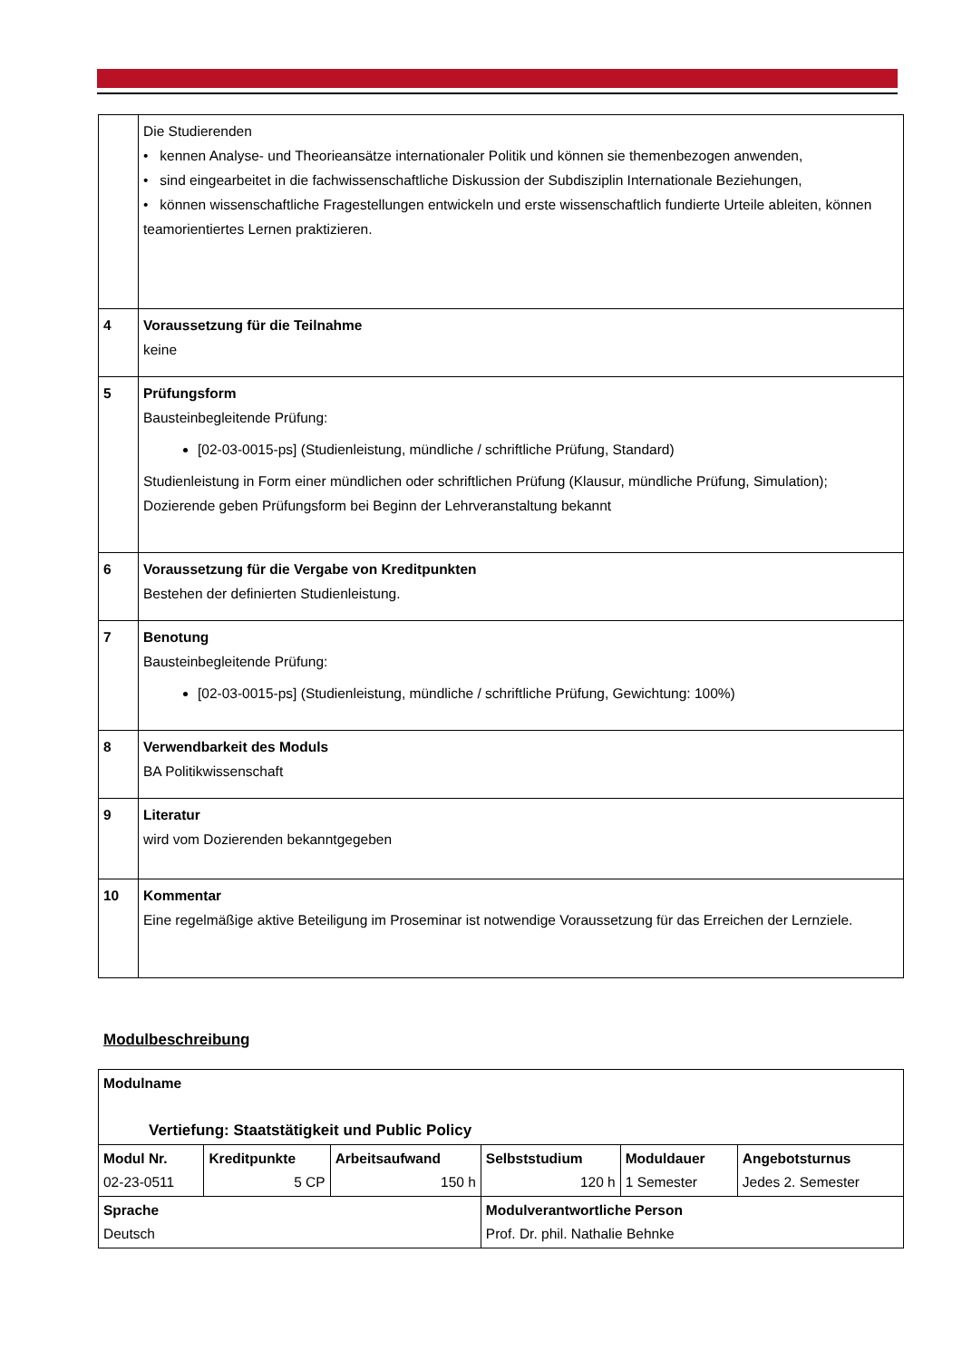| | Die Studierenden • kennen Analyse- und Theorieansätze internationaler Politik und können sie themenbezogen anwenden, • sind eingearbeitet in die fachwissenschaftliche Diskussion der Subdisziplin Internationale Beziehungen, • können wissenschaftliche Fragestellungen entwickeln und erste wissenschaftlich fundierte Urteile ableiten, können teamorientiertes Lernen praktizieren. |
| 4 | Voraussetzung für die Teilnahme keine |
| 5 | Prüfungsform Bausteinbegleitende Prüfung: [02-03-0015-ps] (Studienleistung, mündliche / schriftliche Prüfung, Standard) Studienleistung in Form einer mündlichen oder schriftlichen Prüfung (Klausur, mündliche Prüfung, Simulation); Dozierende geben Prüfungsform bei Beginn der Lehrveranstaltung bekannt |
| 6 | Voraussetzung für die Vergabe von Kreditpunkten Bestehen der definierten Studienleistung. |
| 7 | Benotung Bausteinbegleitende Prüfung: [02-03-0015-ps] (Studienleistung, mündliche / schriftliche Prüfung, Gewichtung: 100%) |
| 8 | Verwendbarkeit des Moduls BA Politikwissenschaft |
| 9 | Literatur wird vom Dozierenden bekanntgegeben |
| 10 | Kommentar Eine regelmäßige aktive Beteiligung im Proseminar ist notwendige Voraussetzung für das Erreichen der Lernziele. |
Modulbeschreibung
| Modulname Vertiefung: Staatstätigkeit und Public Policy | | | | | |
| Modul Nr. 02-23-0511 | Kreditpunkte 5 CP | Arbeitsaufwand 150 h | Selbststudium 120 h | Moduldauer 1 Semester | Angebotsturnus Jedes 2. Semester |
| Sprache Deutsch | | | Modulverantwortliche Person Prof. Dr. phil. Nathalie Behnke | | |